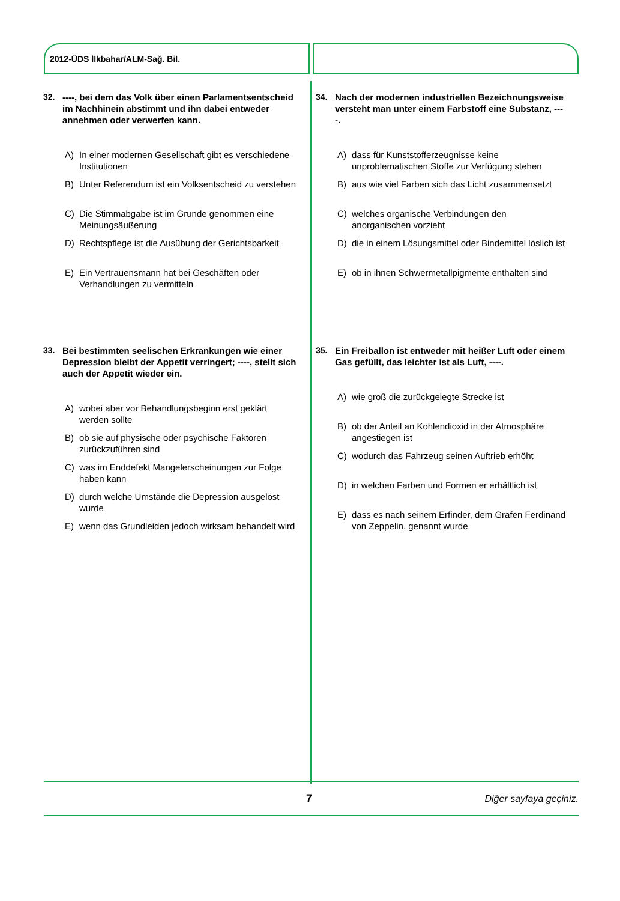2012-ÜDS İlkbahar/ALM-Sağ. Bil.
32. ----, bei dem das Volk über einen Parlaments­entscheid im Nachhinein abstimmt und ihn dabei entweder annehmen oder verwerfen kann.
A) In einer modernen Gesellschaft gibt es verschiedene Institutionen
B) Unter Referendum ist ein Volksentscheid zu verstehen
C) Die Stimmabgabe ist im Grunde genommen eine Meinungsäußerung
D) Rechtspflege ist die Ausübung der Gerichtsbarkeit
E) Ein Vertrauensmann hat bei Geschäften oder Verhandlungen zu vermitteln
33. Bei bestimmten seelischen Erkrankungen wie einer Depression bleibt der Appetit verringert; ----, stellt sich auch der Appetit wieder ein.
A) wobei aber vor Behandlungsbeginn erst geklärt werden sollte
B) ob sie auf physische oder psychische Faktoren zurückzuführen sind
C) was im Enddefekt Mangelerscheinungen zur Folge haben kann
D) durch welche Umstände die Depression ausgelöst wurde
E) wenn das Grundleiden jedoch wirksam behandelt wird
34. Nach der modernen industriellen Bezeichnungs­weise versteht man unter einem Farbstoff eine Substanz, ----.
A) dass für Kunststofferzeugnisse keine unproblematischen Stoffe zur Verfügung stehen
B) aus wie viel Farben sich das Licht zusammensetzt
C) welches organische Verbindungen den anorganischen vorzieht
D) die in einem Lösungsmittel oder Bindemittel löslich ist
E) ob in ihnen Schwermetallpigmente enthalten sind
35. Ein Freiballon ist entweder mit heißer Luft oder einem Gas gefüllt, das leichter ist als Luft, ----.
A) wie groß die zurückgelegte Strecke ist
B) ob der Anteil an Kohlendioxid in der Atmosphäre angestiegen ist
C) wodurch das Fahrzeug seinen Auftrieb erhöht
D) in welchen Farben und Formen er erhältlich ist
E) dass es nach seinem Erfinder, dem Grafen Ferdinand von Zeppelin, genannt wurde
7 Diğer sayfaya geçiniz.